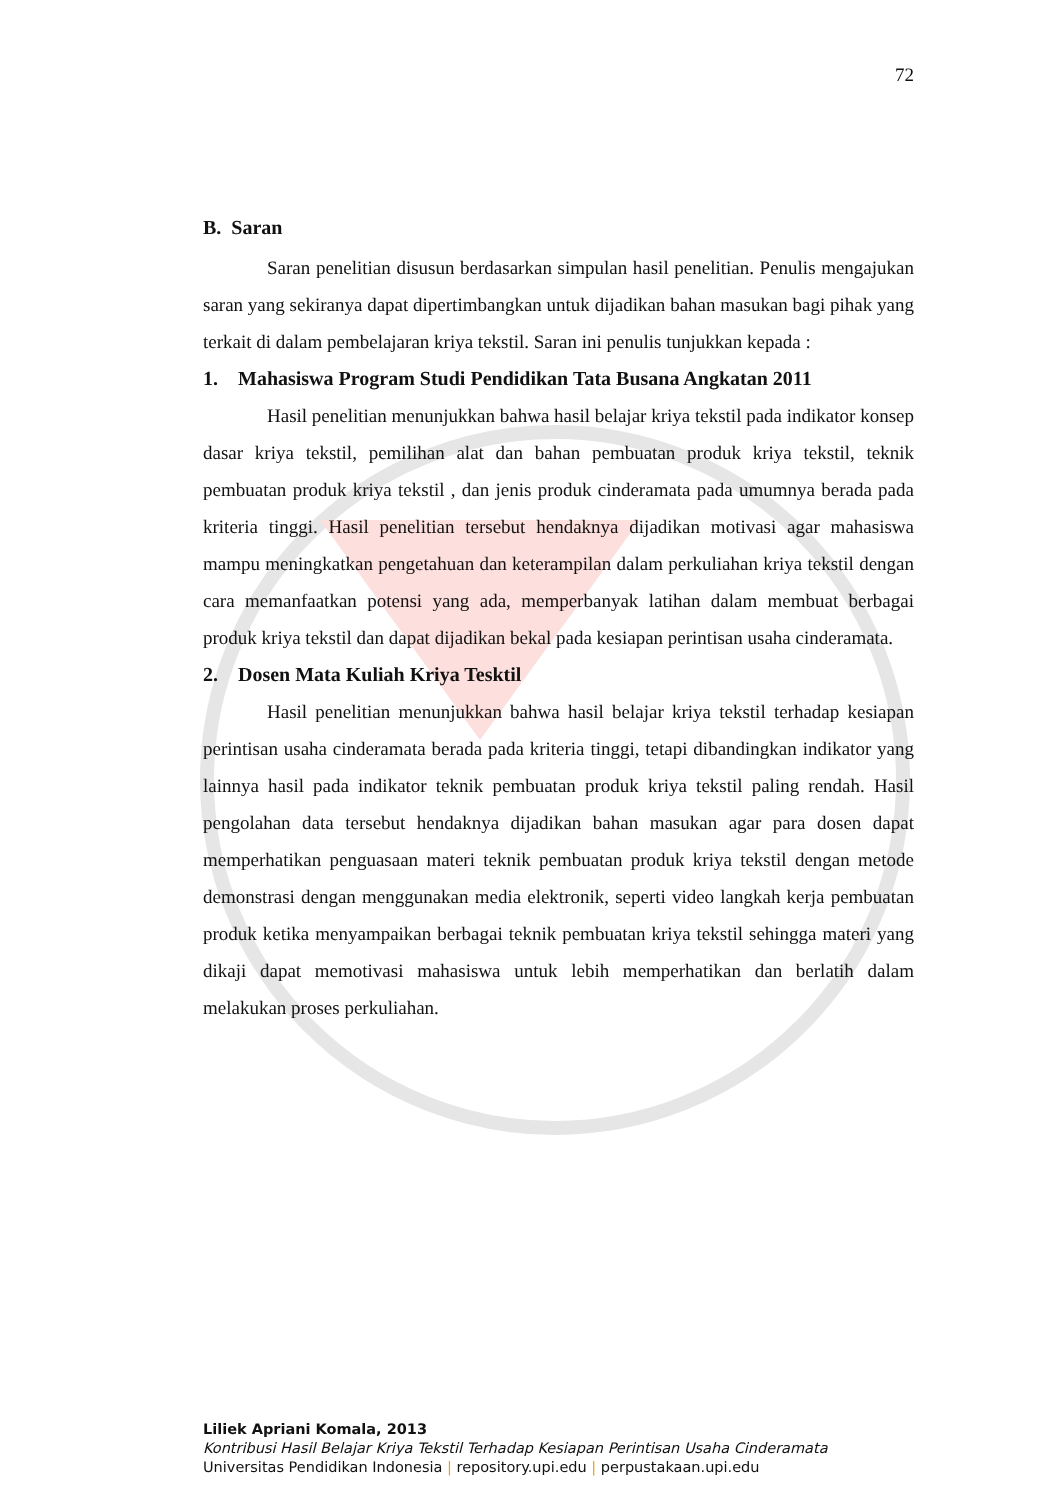72
B. Saran
Saran penelitian disusun berdasarkan simpulan hasil penelitian. Penulis mengajukan saran yang sekiranya dapat dipertimbangkan untuk dijadikan bahan masukan bagi pihak yang terkait di dalam pembelajaran kriya tekstil. Saran ini penulis tunjukkan kepada :
1. Mahasiswa Program Studi Pendidikan Tata Busana Angkatan 2011
Hasil penelitian menunjukkan bahwa hasil belajar kriya tekstil pada indikator konsep dasar kriya tekstil, pemilihan alat dan bahan pembuatan produk kriya tekstil, teknik pembuatan produk kriya tekstil , dan jenis produk cinderamata pada umumnya berada pada kriteria tinggi. Hasil penelitian tersebut hendaknya dijadikan motivasi agar mahasiswa mampu meningkatkan pengetahuan dan keterampilan dalam perkuliahan kriya tekstil dengan cara memanfaatkan potensi yang ada, memperbanyak latihan dalam membuat berbagai produk kriya tekstil dan dapat dijadikan bekal pada kesiapan perintisan usaha cinderamata.
2. Dosen Mata Kuliah Kriya Tesktil
Hasil penelitian menunjukkan bahwa hasil belajar kriya tekstil terhadap kesiapan perintisan usaha cinderamata berada pada kriteria tinggi, tetapi dibandingkan indikator yang lainnya hasil pada indikator teknik pembuatan produk kriya tekstil paling rendah. Hasil pengolahan data tersebut hendaknya dijadikan bahan masukan agar para dosen dapat memperhatikan penguasaan materi teknik pembuatan produk kriya tekstil dengan metode demonstrasi dengan menggunakan media elektronik, seperti video langkah kerja pembuatan produk ketika menyampaikan berbagai teknik pembuatan kriya tekstil sehingga materi yang dikaji dapat memotivasi mahasiswa untuk lebih memperhatikan dan berlatih dalam melakukan proses perkuliahan.
Liliek Apriani Komala, 2013
Kontribusi Hasil Belajar Kriya Tekstil Terhadap Kesiapan Perintisan Usaha Cinderamata
Universitas Pendidikan Indonesia | repository.upi.edu | perpustakaan.upi.edu